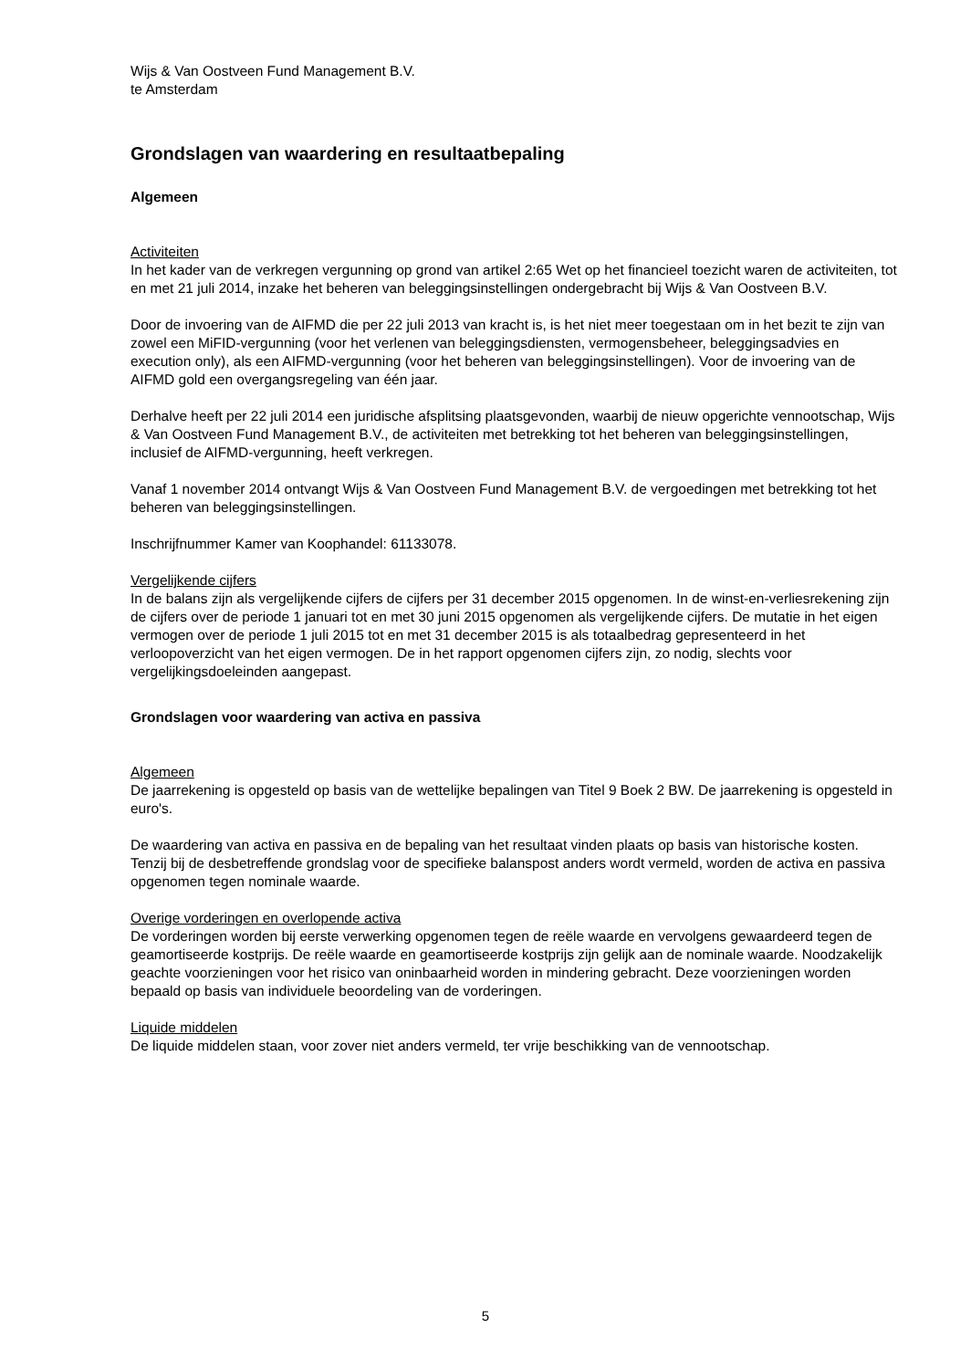Wijs & Van Oostveen Fund Management B.V.
te Amsterdam
Grondslagen van waardering en resultaatbepaling
Algemeen
Activiteiten
In het kader van de verkregen vergunning op grond van artikel 2:65 Wet op het financieel toezicht waren de activiteiten, tot en met 21 juli 2014, inzake het beheren van beleggingsinstellingen ondergebracht bij Wijs & Van Oostveen B.V.
Door de invoering van de AIFMD die per 22 juli 2013 van kracht is, is het niet meer toegestaan om in het bezit te zijn van zowel een MiFID-vergunning (voor het verlenen van beleggingsdiensten, vermogensbeheer, beleggingsadvies en execution only), als een AIFMD-vergunning (voor het beheren van beleggingsinstellingen). Voor de invoering van de AIFMD gold een overgangsregeling van één jaar.
Derhalve heeft per 22 juli 2014 een juridische afsplitsing plaatsgevonden, waarbij de nieuw opgerichte vennootschap, Wijs & Van Oostveen Fund Management B.V., de activiteiten met betrekking tot het beheren van beleggingsinstellingen, inclusief de AIFMD-vergunning, heeft verkregen.
Vanaf 1 november 2014 ontvangt Wijs & Van Oostveen Fund Management B.V. de vergoedingen met betrekking tot het beheren van beleggingsinstellingen.
Inschrijfnummer Kamer van Koophandel: 61133078.
Vergelijkende cijfers
In de balans zijn als vergelijkende cijfers de cijfers per 31 december 2015 opgenomen. In de winst-en-verliesrekening zijn de cijfers over de periode 1 januari tot en met 30 juni 2015 opgenomen als vergelijkende cijfers. De mutatie in het eigen vermogen over de periode 1 juli 2015 tot en met 31 december 2015 is als totaalbedrag gepresenteerd in het verloopoverzicht van het eigen vermogen. De in het rapport opgenomen cijfers zijn, zo nodig, slechts voor vergelijkingsdoeleinden aangepast.
Grondslagen voor waardering van activa en passiva
Algemeen
De jaarrekening is opgesteld op basis van de wettelijke bepalingen van Titel 9 Boek 2 BW. De jaarrekening is opgesteld in euro's.
De waardering van activa en passiva en de bepaling van het resultaat vinden plaats op basis van historische kosten. Tenzij bij de desbetreffende grondslag voor de specifieke balanspost anders wordt vermeld, worden de activa en passiva opgenomen tegen nominale waarde.
Overige vorderingen en overlopende activa
De vorderingen worden bij eerste verwerking opgenomen tegen de reële waarde en vervolgens gewaardeerd tegen de geamortiseerde kostprijs. De reële waarde en geamortiseerde kostprijs zijn gelijk aan de nominale waarde. Noodzakelijk geachte voorzieningen voor het risico van oninbaarheid worden in mindering gebracht. Deze voorzieningen worden bepaald op basis van individuele beoordeling van de vorderingen.
Liquide middelen
De liquide middelen staan, voor zover niet anders vermeld, ter vrije beschikking van de vennootschap.
5